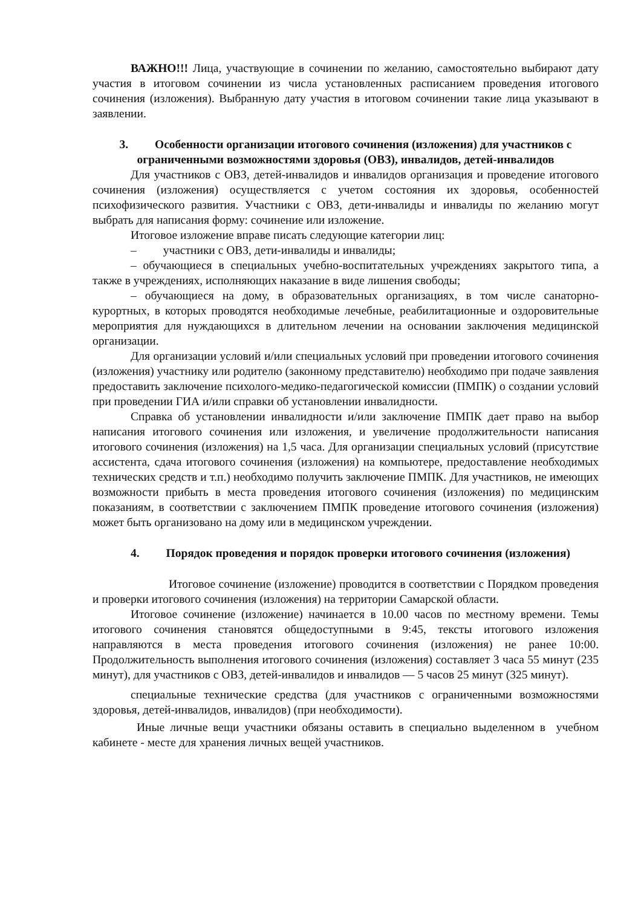ВАЖНО!!! Лица, участвующие в сочинении по желанию, самостоятельно выбирают дату участия в итоговом сочинении из числа установленных расписанием проведения итогового сочинения (изложения). Выбранную дату участия в итоговом сочинении такие лица указывают в заявлении.
3. Особенности организации итогового сочинения (изложения) для участников с ограниченными возможностями здоровья (ОВЗ), инвалидов, детей-инвалидов
Для участников с ОВЗ, детей-инвалидов и инвалидов организация и проведение итогового сочинения (изложения) осуществляется с учетом состояния их здоровья, особенностей психофизического развития. Участники с ОВЗ, дети-инвалиды и инвалиды по желанию могут выбрать для написания форму: сочинение или изложение.
Итоговое изложение вправе писать следующие категории лиц:
– участники с ОВЗ, дети-инвалиды и инвалиды;
– обучающиеся в специальных учебно-воспитательных учреждениях закрытого типа, а также в учреждениях, исполняющих наказание в виде лишения свободы;
– обучающиеся на дому, в образовательных организациях, в том числе санаторно-курортных, в которых проводятся необходимые лечебные, реабилитационные и оздоровительные мероприятия для нуждающихся в длительном лечении на основании заключения медицинской организации.
Для организации условий и/или специальных условий при проведении итогового сочинения (изложения) участнику или родителю (законному представителю) необходимо при подаче заявления предоставить заключение психолого-медико-педагогической комиссии (ПМПК) о создании условий при проведении ГИА и/или справки об установлении инвалидности.
Справка об установлении инвалидности и/или заключение ПМПК дает право на выбор написания итогового сочинения или изложения, и увеличение продолжительности написания итогового сочинения (изложения) на 1,5 часа. Для организации специальных условий (присутствие ассистента, сдача итогового сочинения (изложения) на компьютере, предоставление необходимых технических средств и т.п.) необходимо получить заключение ПМПК. Для участников, не имеющих возможности прибыть в места проведения итогового сочинения (изложения) по медицинским показаниям, в соответствии с заключением ПМПК проведение итогового сочинения (изложения) может быть организовано на дому или в медицинском учреждении.
4. Порядок проведения и порядок проверки итогового сочинения (изложения)
Итоговое сочинение (изложение) проводится в соответствии с Порядком проведения и проверки итогового сочинения (изложения) на территории Самарской области.
Итоговое сочинение (изложение) начинается в 10.00 часов по местному времени. Темы итогового сочинения становятся общедоступными в 9:45, тексты итогового изложения направляются в места проведения итогового сочинения (изложения) не ранее 10:00. Продолжительность выполнения итогового сочинения (изложения) составляет 3 часа 55 минут (235 минут), для участников с ОВЗ, детей-инвалидов и инвалидов — 5 часов 25 минут (325 минут).
специальные технические средства (для участников с ограниченными возможностями здоровья, детей-инвалидов, инвалидов) (при необходимости).
Иные личные вещи участники обязаны оставить в специально выделенном в учебном кабинете - месте для хранения личных вещей участников.